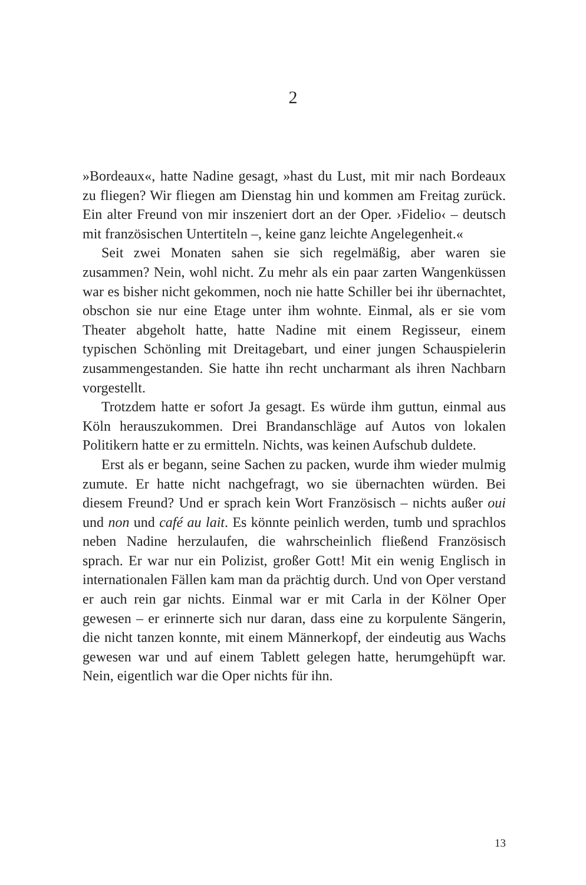2
»Bordeaux«, hatte Nadine gesagt, »hast du Lust, mit mir nach Bordeaux zu fliegen? Wir fliegen am Dienstag hin und kommen am Freitag zurück. Ein alter Freund von mir inszeniert dort an der Oper. ›Fidelio‹ – deutsch mit französischen Untertiteln –, keine ganz leichte Angelegenheit.«
Seit zwei Monaten sahen sie sich regelmäßig, aber waren sie zusammen? Nein, wohl nicht. Zu mehr als ein paar zarten Wangenküssen war es bisher nicht gekommen, noch nie hatte Schiller bei ihr übernachtet, obschon sie nur eine Etage unter ihm wohnte. Einmal, als er sie vom Theater abgeholt hatte, hatte Nadine mit einem Regisseur, einem typischen Schönling mit Dreitagebart, und einer jungen Schauspielerin zusammengestanden. Sie hatte ihn recht uncharmant als ihren Nachbarn vorgestellt.
Trotzdem hatte er sofort Ja gesagt. Es würde ihm guttun, einmal aus Köln herauszukommen. Drei Brandanschläge auf Autos von lokalen Politikern hatte er zu ermitteln. Nichts, was keinen Aufschub duldete.
Erst als er begann, seine Sachen zu packen, wurde ihm wieder mulmig zumute. Er hatte nicht nachgefragt, wo sie übernachten würden. Bei diesem Freund? Und er sprach kein Wort Französisch – nichts außer oui und non und café au lait. Es könnte peinlich werden, tumb und sprachlos neben Nadine herzulaufen, die wahrscheinlich fließend Französisch sprach. Er war nur ein Polizist, großer Gott! Mit ein wenig Englisch in internationalen Fällen kam man da prächtig durch. Und von Oper verstand er auch rein gar nichts. Einmal war er mit Carla in der Kölner Oper gewesen – er erinnerte sich nur daran, dass eine zu korpulente Sängerin, die nicht tanzen konnte, mit einem Männerkopf, der eindeutig aus Wachs gewesen war und auf einem Tablett gelegen hatte, herumgehüpft war. Nein, eigentlich war die Oper nichts für ihn.
13